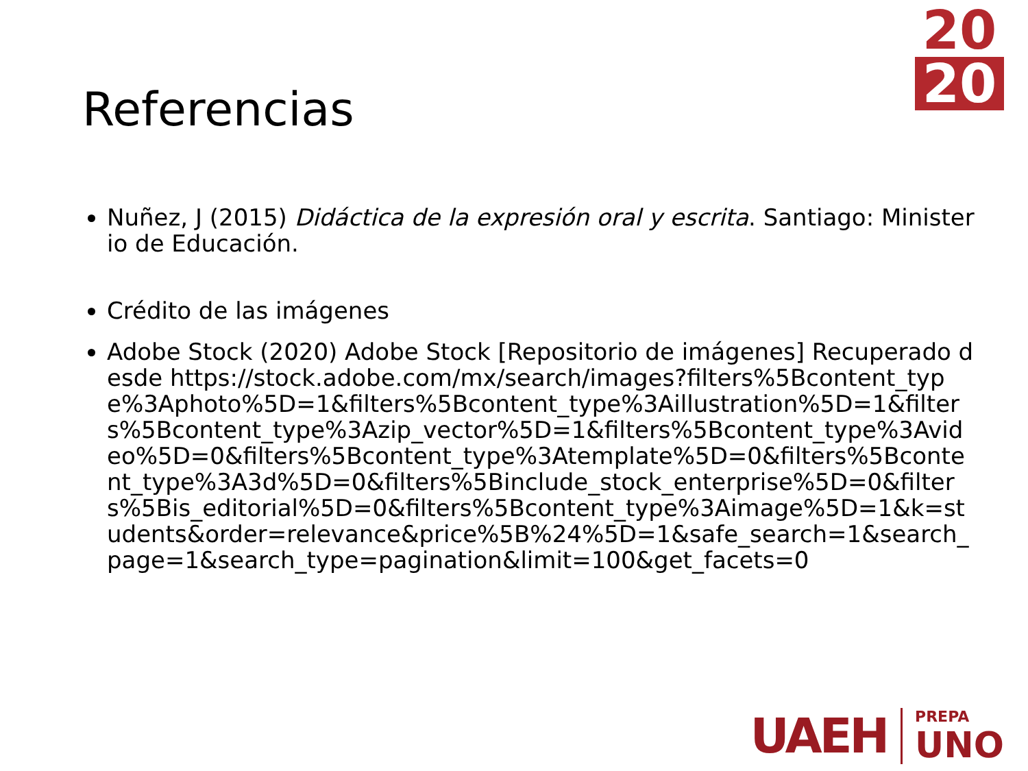20
20
Referencias
Nuñez, J (2015) Didáctica de la expresión oral y escrita. Santiago: Ministerio de Educación.
Crédito de las imágenes
Adobe Stock (2020) Adobe Stock [Repositorio de imágenes] Recuperado desde https://stock.adobe.com/mx/search/images?filters%5Bcontent_type%3Aphoto%5D=1&filters%5Bcontent_type%3Aillustration%5D=1&filters%5Bcontent_type%3Azip_vector%5D=1&filters%5Bcontent_type%3Avideo%5D=0&filters%5Bcontent_type%3Atemplate%5D=0&filters%5Bcontent_type%3A3d%5D=0&filters%5Binclude_stock_enterprise%5D=0&filters%5Bis_editorial%5D=0&filters%5Bcontent_type%3Aimage%5D=1&k=students&order=relevance&price%5B%24%5D=1&safe_search=1&search_page=1&search_type=pagination&limit=100&get_facets=0
UAEH
PREPA
UNO